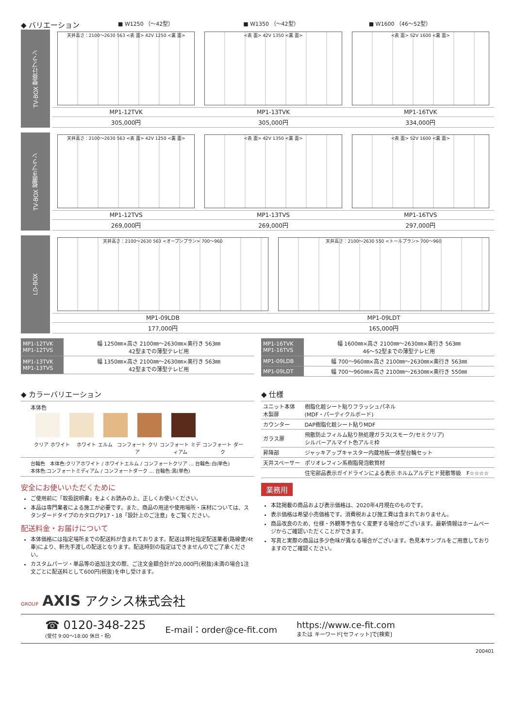◆ バリエーション
■ W1250 （～42型） ■ W1350 （～42型） ■ W1600 （46～52型）
TV-BOX 壁掛けプラン
天井高さ：2100～2630 563 <表 面> 42V 1250 <裏 面>
MP1-12TVK
305,000円
<表 面> 42V 1350 <裏 面>
MP1-13TVK
305,000円
<表 面> 52V 1600 <裏 面>
MP1-16TVK
334,000円
TV-BOX 据置きプラン
天井高さ：2100～2630 563 <表 面> 42V 1250 <裏 面>
MP1-12TVS
269,000円
<表 面> 42V 1350 <裏 面>
MP1-13TVS
269,000円
<表 面> 52V 1600 <裏 面>
MP1-16TVS
297,000円
LD-BOX
天井高さ：2100～2630 563 <オープンプラン> 700～960
MP1-09LDB
177,000円
天井高さ：2100～2630 550 <トールプラン> 700～960
MP1-09LDT
165,000円
| MP1-12TVK MP1-12TVS | 幅 1250㎜×高さ 2100㎜～2630㎜×奥行き 563㎜ 42型までの薄型テレビ用 |
| MP1-13TVK MP1-13TVS | 幅 1350㎜×高さ 2100㎜～2630㎜×奥行き 563㎜ 42型までの薄型テレビ用 |
| MP1-16TVK MP1-16TVS | 幅 1600㎜×高さ 2100㎜～2630㎜×奥行き 563㎜ 46～52型までの薄型テレビ用 |
| MP1-09LDB | 幅 700～960㎜×高さ 2100㎜～2630㎜×奥行き 563㎜ |
| MP1-09LDT | 幅 700～960㎜×高さ 2100㎜～2630㎜×奥行き 550㎜ |
◆ カラーバリエーション
本体色
クリア ホワイト ホワイト エルム コンフォート クリア コンフォート ミディアム コンフォート ダーク
台輪色　本体色:クリアホワイト / ホワイトエルム / コンフォートクリア … 台輪色:白(単色)
本体色:コンフォートミディアム / コンフォートダーク … 台輪色:黒(単色)
◆ 仕様
| ユニット本体 木製扉 | 樹脂化粧シート貼りフラッシュパネル (MDF・パーティクルボード) |
| カウンター | DAP樹脂化粧シート貼りMDF |
| ガラス扉 | 飛散防止フィルム貼り熱処理ガラス(スモーク/セミクリア) シルバーアルマイト色アルミ枠 |
| 昇降部 | ジャッキアップキャスター内蔵地板一体型台輪セット |
| 天井スペーサー | ポリオレフィン系樹脂発泡軟質材 |
| | 住宅部品表示ガイドラインによる表示 ホルムアルデヒド発散等級 F☆☆☆☆ |
安全にお使いいただくために
ご使用前に「取扱説明書」をよくお読みの上、正しくお使いください。
本品は専門業者による施工が必要です。また、商品の用途や使用場所・床材については、スタンダードタイプのカタログP17・18「設計上のご注意」をご覧ください。
配送料金・お届けについて
本体価格には指定場所までの配送料が含まれております。配送は弊社指定配送業者(路線便/4t車)により、軒先手渡しの配送となります。配送時刻の指定はできませんのでご了承ください。
カスタムパーツ・単品等の追加注文の際、ご注文金額合計が20,000円(税抜)未満の場合1注文ごとに配送料として600円(税抜)を申し受けます。
業務用
本誌掲載の商品および表示価格は、2020年4月現在のものです。
表示価格は希望小売価格です。消費税および施工費は含まれておりません。
商品改良のため、仕様・外観等予告なく変更する場合がございます。最新情報はホームページからご確認いただくことができます。
写真と実際の商品は多少色味が異なる場合がございます。色見本サンプルをご用意しておりますのでご確認ください。
GROUP AXIS アクシス株式会社
☎ 0120-348-225
(受付 9:00～18:00 休日・祝)
E-mail：order@ce-fit.com
https://www.ce-fit.com
または キーワード[セフィット]で[検索]
200401